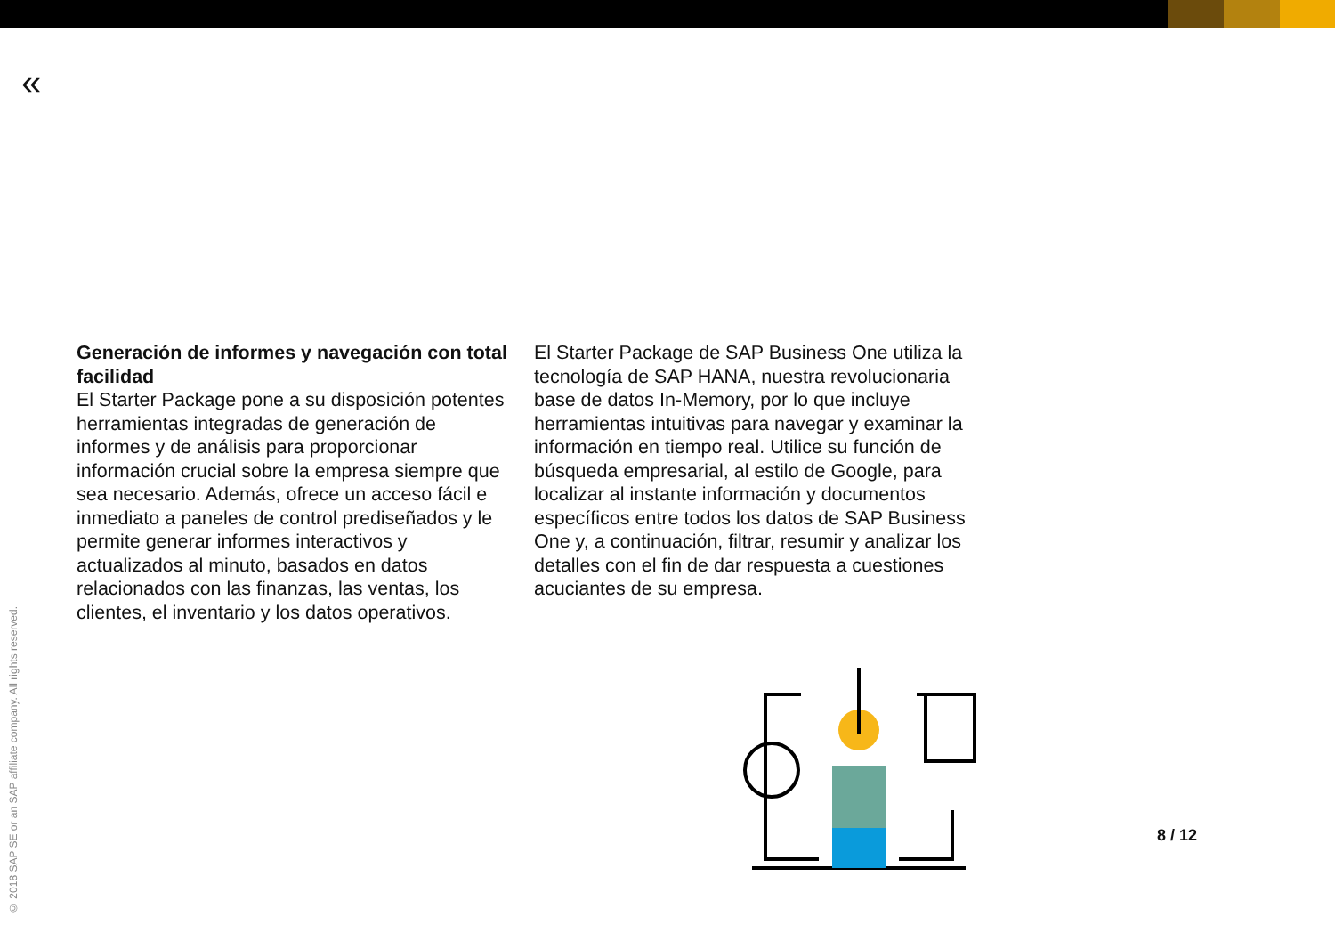«
Generación de informes y navegación con total facilidad
El Starter Package pone a su disposición potentes herramientas integradas de generación de informes y de análisis para proporcionar información crucial sobre la empresa siempre que sea necesario. Además, ofrece un acceso fácil e inmediato a paneles de control prediseñados y le permite generar informes interactivos y actualizados al minuto, basados en datos relacionados con las finanzas, las ventas, los clientes, el inventario y los datos operativos.
El Starter Package de SAP Business One utiliza la tecnología de SAP HANA, nuestra revolucionaria base de datos In-Memory, por lo que incluye herramientas intuitivas para navegar y examinar la información en tiempo real. Utilice su función de búsqueda empresarial, al estilo de Google, para localizar al instante información y documentos específicos entre todos los datos de SAP Business One y, a continuación, filtrar, resumir y analizar los detalles con el fin de dar respuesta a cuestiones acuciantes de su empresa.
8 / 12
© 2018 SAP SE or an SAP affiliate company. All rights reserved.